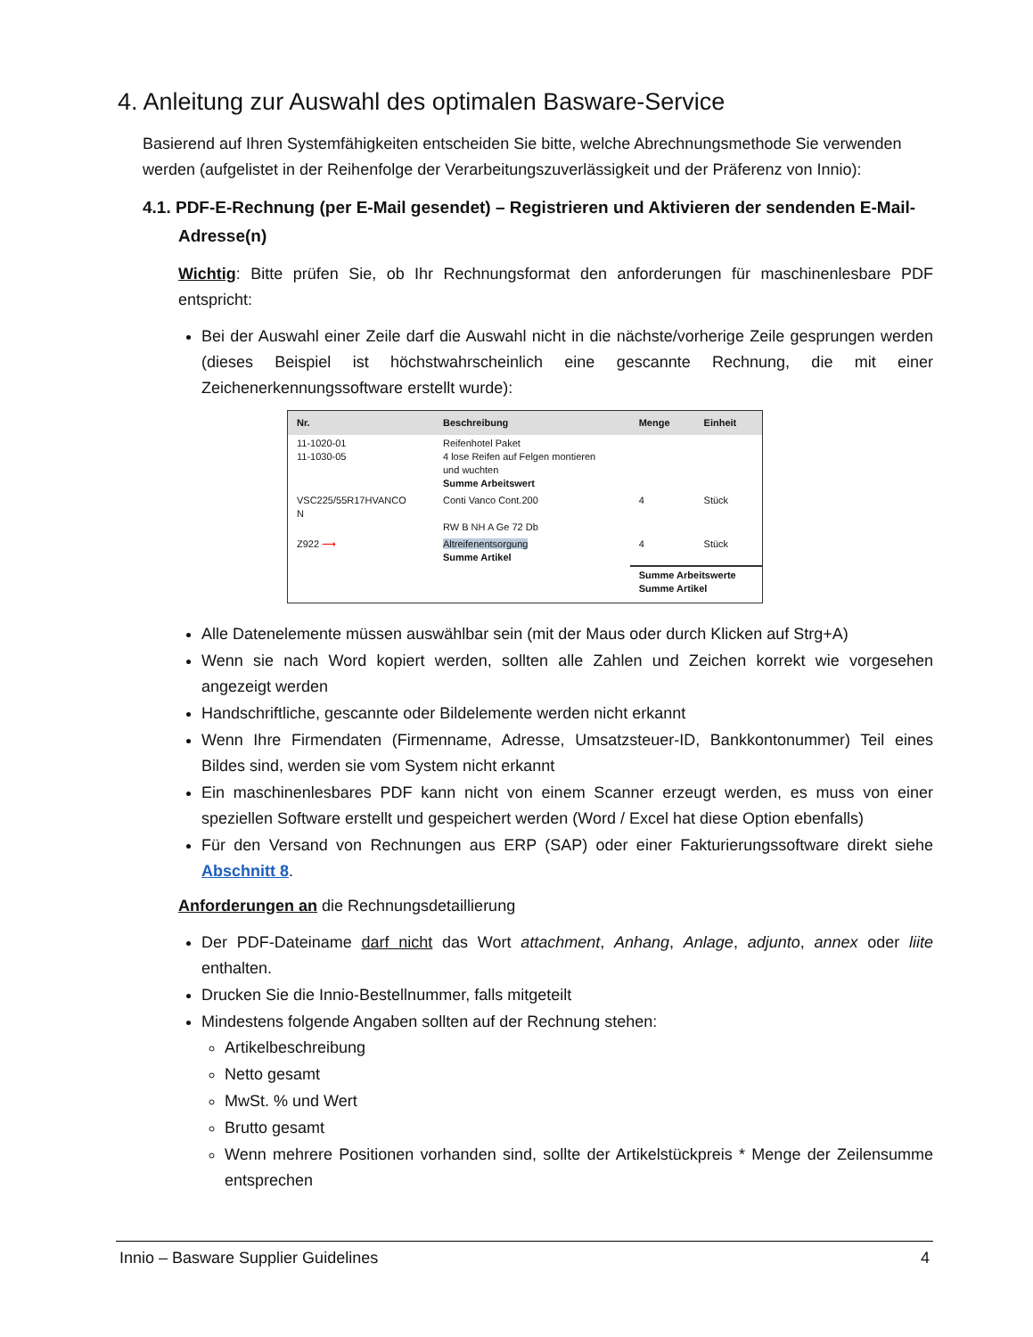4. Anleitung zur Auswahl des optimalen Basware-Service
Basierend auf Ihren Systemfähigkeiten entscheiden Sie bitte, welche Abrechnungsmethode Sie verwenden werden (aufgelistet in der Reihenfolge der Verarbeitungszuverlässigkeit und der Präferenz von Innio):
4.1. PDF-E-Rechnung (per E-Mail gesendet) – Registrieren und Aktivieren der sendenden E-Mail-Adresse(n)
Wichtig: Bitte prüfen Sie, ob Ihr Rechnungsformat den anforderungen für maschinenlesbare PDF entspricht:
Bei der Auswahl einer Zeile darf die Auswahl nicht in die nächste/vorherige Zeile gesprungen werden (dieses Beispiel ist höchstwahrscheinlich eine gescannte Rechnung, die mit einer Zeichenerkennungssoftware erstellt wurde):
| Nr. | Beschreibung | Menge | Einheit |
| --- | --- | --- | --- |
| 11-1020-01 11-1030-05 | Reifenhotel Paket 4 lose Reifen auf Felgen montieren und wuchten Summe Arbeitswert | | |
| VSC225/55R17HVANCO N | Conti Vanco Cont.200 RW B NH A Ge 72 Db | 4 | Stück |
| Z922 ⟶ | Altreifenentsorgung Summe Artikel | 4 | Stück |
| | | Summe Arbeitswerte Summe Artikel | |
Alle Datenelemente müssen auswählbar sein (mit der Maus oder durch Klicken auf Strg+A)
Wenn sie nach Word kopiert werden, sollten alle Zahlen und Zeichen korrekt wie vorgesehen angezeigt werden
Handschriftliche, gescannte oder Bildelemente werden nicht erkannt
Wenn Ihre Firmendaten (Firmenname, Adresse, Umsatzsteuer-ID, Bankkontonummer) Teil eines Bildes sind, werden sie vom System nicht erkannt
Ein maschinenlesbares PDF kann nicht von einem Scanner erzeugt werden, es muss von einer speziellen Software erstellt und gespeichert werden (Word / Excel hat diese Option ebenfalls)
Für den Versand von Rechnungen aus ERP (SAP) oder einer Fakturierungssoftware direkt siehe Abschnitt 8.
Anforderungen an die Rechnungsdetaillierung
Der PDF-Dateiname darf nicht das Wort attachment, Anhang, Anlage, adjunto, annex oder liite enthalten.
Drucken Sie die Innio-Bestellnummer, falls mitgeteilt
Mindestens folgende Angaben sollten auf der Rechnung stehen:
Artikelbeschreibung
Netto gesamt
MwSt. % und Wert
Brutto gesamt
Wenn mehrere Positionen vorhanden sind, sollte der Artikelstückpreis * Menge der Zeilensumme entsprechen
Innio – Basware Supplier Guidelines 4